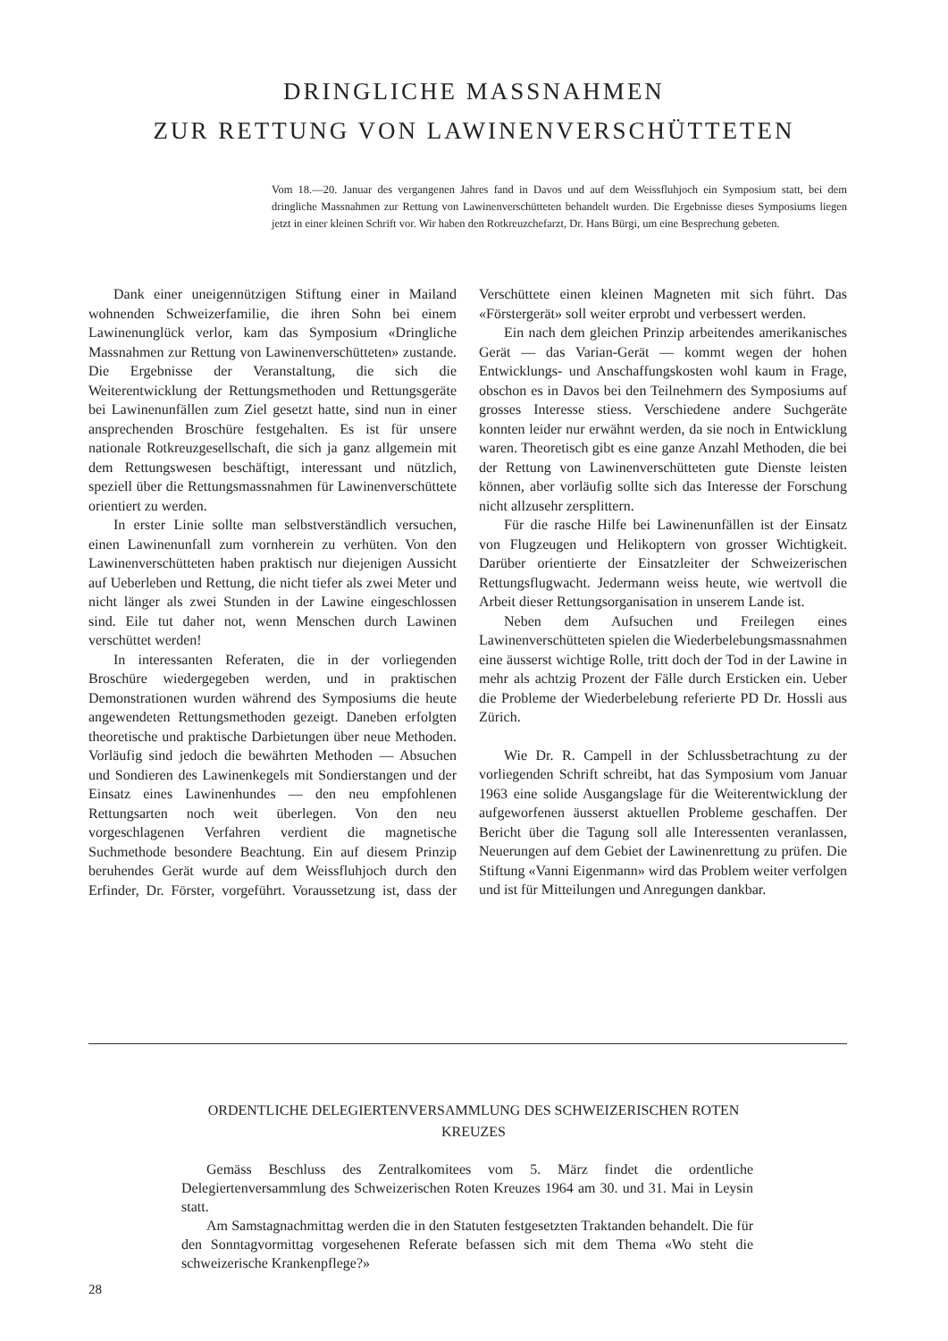DRINGLICHE MASSNAHMEN
ZUR RETTUNG VON LAWINENVERSCHÜTTETEN
Vom 18.—20. Januar des vergangenen Jahres fand in Davos und auf dem Weissfluhjoch ein Symposium statt, bei dem dringliche Massnahmen zur Rettung von Lawinenverschütteten behandelt wurden. Die Ergebnisse dieses Symposiums liegen jetzt in einer kleinen Schrift vor. Wir haben den Rotkreuzchefarzt, Dr. Hans Bürgi, um eine Besprechung gebeten.
Dank einer uneigennützigen Stiftung einer in Mailand wohnenden Schweizerfamilie, die ihren Sohn bei einem Lawinenunglück verlor, kam das Symposium «Dringliche Massnahmen zur Rettung von Lawinenverschütteten» zustande. Die Ergebnisse der Veranstaltung, die sich die Weiterentwicklung der Rettungsmethoden und Rettungsgeräte bei Lawinenunfällen zum Ziel gesetzt hatte, sind nun in einer ansprechenden Broschüre festgehalten. Es ist für unsere nationale Rotkreuzgesellschaft, die sich ja ganz allgemein mit dem Rettungswesen beschäftigt, interessant und nützlich, speziell über die Rettungsmassnahmen für Lawinenverschüttete orientiert zu werden.
In erster Linie sollte man selbstverständlich versuchen, einen Lawinenunfall zum vornherein zu verhüten. Von den Lawinenverschütteten haben praktisch nur diejenigen Aussicht auf Ueberleben und Rettung, die nicht tiefer als zwei Meter und nicht länger als zwei Stunden in der Lawine eingeschlossen sind. Eile tut daher not, wenn Menschen durch Lawinen verschüttet werden!
In interessanten Referaten, die in der vorliegenden Broschüre wiedergegeben werden, und in praktischen Demonstrationen wurden während des Symposiums die heute angewendeten Rettungsmethoden gezeigt. Daneben erfolgten theoretische und praktische Darbietungen über neue Methoden. Vorläufig sind jedoch die bewährten Methoden — Absuchen und Sondieren des Lawinenkegels mit Sondierstangen und der Einsatz eines Lawinenhundes — den neu empfohlenen Rettungsarten noch weit überlegen. Von den neu vorgeschlagenen Verfahren verdient die magnetische Suchmethode besondere Beachtung. Ein auf diesem Prinzip beruhendes Gerät wurde auf dem Weissfluhjoch durch den Erfinder, Dr. Förster, vorgeführt. Voraussetzung ist, dass der Verschüttete einen kleinen Magneten mit sich führt. Das «Förstergerät» soll weiter erprobt und verbessert werden.
Ein nach dem gleichen Prinzip arbeitendes amerikanisches Gerät — das Varian-Gerät — kommt wegen der hohen Entwicklungs- und Anschaffungskosten wohl kaum in Frage, obschon es in Davos bei den Teilnehmern des Symposiums auf grosses Interesse stiess. Verschiedene andere Suchgeräte konnten leider nur erwähnt werden, da sie noch in Entwicklung waren. Theoretisch gibt es eine ganze Anzahl Methoden, die bei der Rettung von Lawinenverschütteten gute Dienste leisten können, aber vorläufig sollte sich das Interesse der Forschung nicht allzusehr zersplittern.
Für die rasche Hilfe bei Lawinenunfällen ist der Einsatz von Flugzeugen und Helikoptern von grosser Wichtigkeit. Darüber orientierte der Einsatzleiter der Schweizerischen Rettungsflugwacht. Jedermann weiss heute, wie wertvoll die Arbeit dieser Rettungsorganisation in unserem Lande ist.
Neben dem Aufsuchen und Freilegen eines Lawinenverschütteten spielen die Wiederbelebungsmassnahmen eine äusserst wichtige Rolle, tritt doch der Tod in der Lawine in mehr als achtzig Prozent der Fälle durch Ersticken ein. Ueber die Probleme der Wiederbelebung referierte PD Dr. Hossli aus Zürich.
Wie Dr. R. Campell in der Schlussbetrachtung zu der vorliegenden Schrift schreibt, hat das Symposium vom Januar 1963 eine solide Ausgangslage für die Weiterentwicklung der aufgeworfenen äusserst aktuellen Probleme geschaffen. Der Bericht über die Tagung soll alle Interessenten veranlassen, Neuerungen auf dem Gebiet der Lawinenrettung zu prüfen. Die Stiftung «Vanni Eigenmann» wird das Problem weiter verfolgen und ist für Mitteilungen und Anregungen dankbar.
ORDENTLICHE DELEGIERTENVERSAMMLUNG DES SCHWEIZERISCHEN ROTEN KREUZES
Gemäss Beschluss des Zentralkomitees vom 5. März findet die ordentliche Delegiertenversammlung des Schweizerischen Roten Kreuzes 1964 am 30. und 31. Mai in Leysin statt.
Am Samstagnachmittag werden die in den Statuten festgesetzten Traktanden behandelt. Die für den Sonntagvormittag vorgesehenen Referate befassen sich mit dem Thema «Wo steht die schweizerische Krankenpflege?»
28